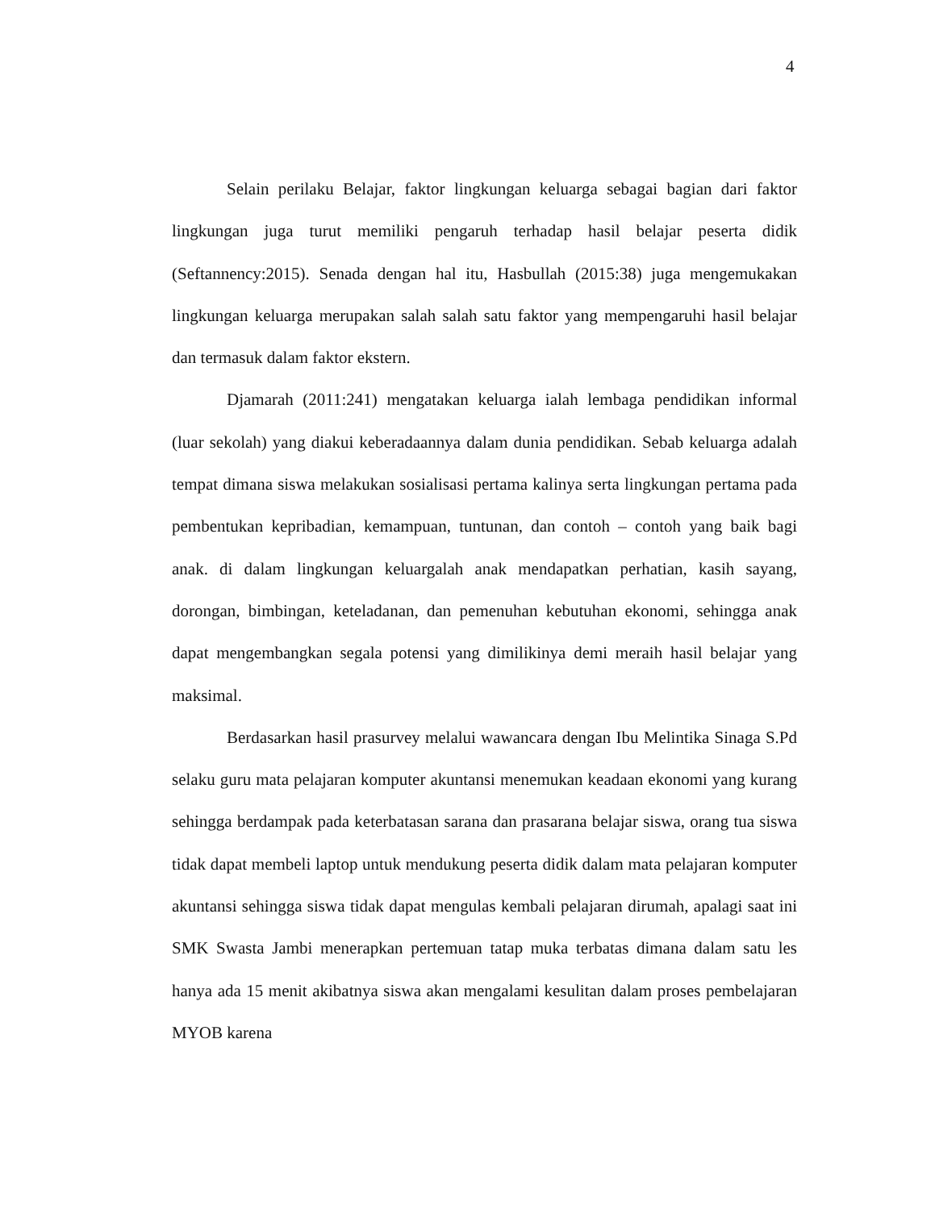4
Selain perilaku Belajar, faktor lingkungan keluarga sebagai bagian dari faktor lingkungan juga turut memiliki pengaruh terhadap hasil belajar peserta didik (Seftannency:2015). Senada dengan hal itu, Hasbullah (2015:38) juga mengemukakan lingkungan keluarga merupakan salah salah satu faktor yang mempengaruhi hasil belajar dan termasuk dalam faktor ekstern.
Djamarah (2011:241) mengatakan keluarga ialah lembaga pendidikan informal (luar sekolah) yang diakui keberadaannya dalam dunia pendidikan. Sebab keluarga adalah tempat dimana siswa melakukan sosialisasi pertama kalinya serta lingkungan pertama pada pembentukan kepribadian, kemampuan, tuntunan, dan contoh – contoh yang baik bagi anak. di dalam lingkungan keluargalah anak mendapatkan perhatian, kasih sayang, dorongan, bimbingan, keteladanan, dan pemenuhan kebutuhan ekonomi, sehingga anak dapat mengembangkan segala potensi yang dimilikinya demi meraih hasil belajar yang maksimal.
Berdasarkan hasil prasurvey melalui wawancara dengan Ibu Melintika Sinaga S.Pd selaku guru mata pelajaran komputer akuntansi menemukan keadaan ekonomi yang kurang sehingga berdampak pada keterbatasan sarana dan prasarana belajar siswa, orang tua siswa tidak dapat membeli laptop untuk mendukung peserta didik dalam mata pelajaran komputer akuntansi sehingga siswa tidak dapat mengulas kembali pelajaran dirumah, apalagi saat ini SMK Swasta Jambi menerapkan pertemuan tatap muka terbatas dimana dalam satu les hanya ada 15 menit akibatnya siswa akan mengalami kesulitan dalam proses pembelajaran MYOB karena